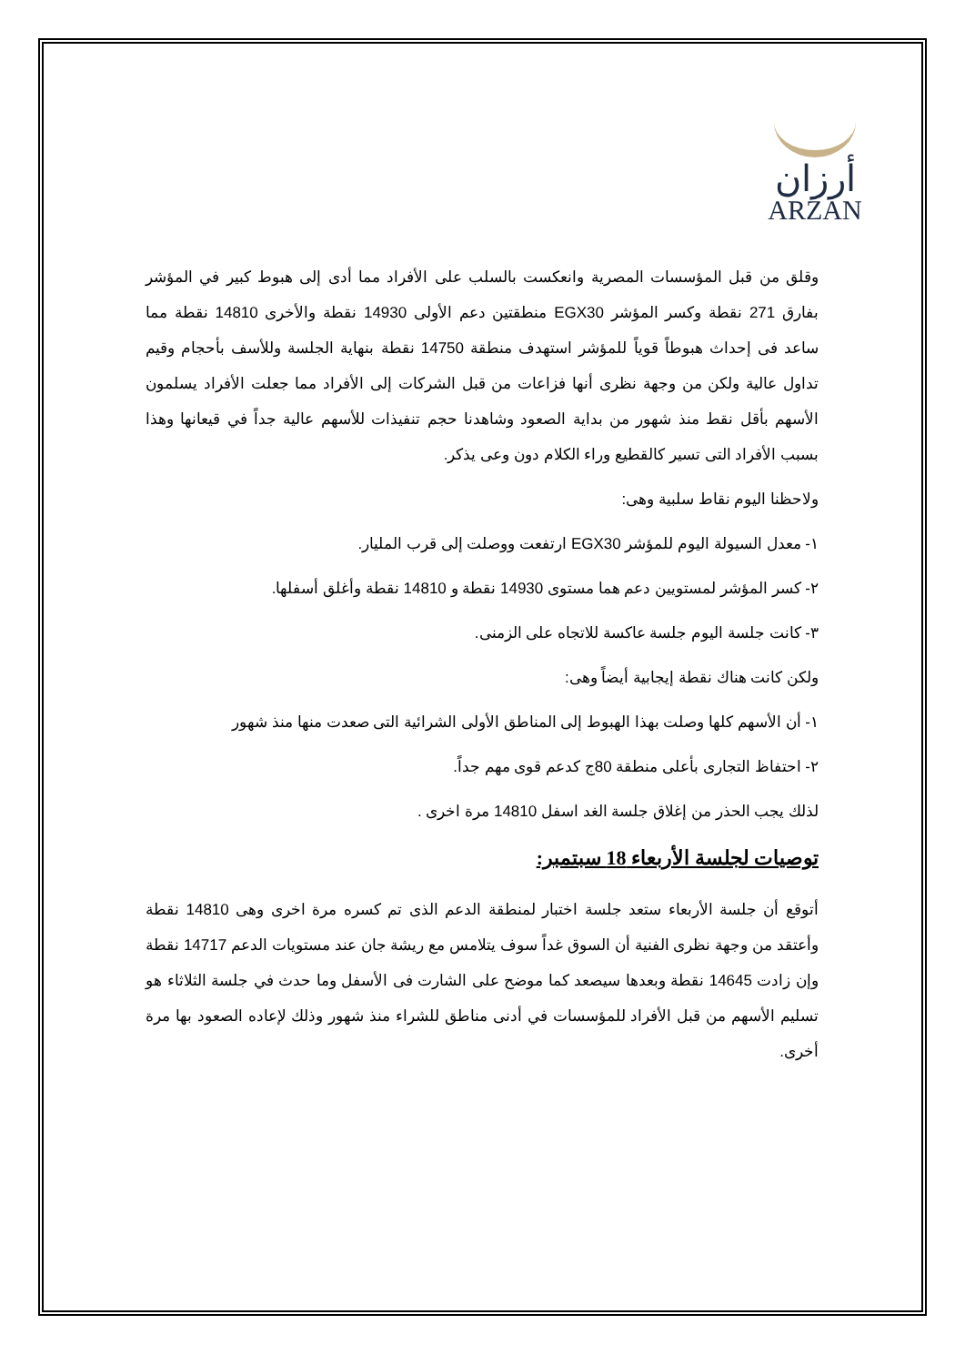أرزان
ARZAN
وقلق من قبل المؤسسات المصرية وانعكست بالسلب على الأفراد مما أدى إلى هبوط كبير في المؤشر بفارق 271 نقطة وكسر المؤشر EGX30 منطقتين دعم الأولى 14930 نقطة والأخرى 14810 نقطة مما ساعد فى إحداث هبوطاً قوياً للمؤشر استهدف منطقة 14750 نقطة بنهاية الجلسة وللأسف بأحجام وقيم تداول عالية ولكن من وجهة نظرى أنها فزاعات من قبل الشركات إلى الأفراد مما جعلت الأفراد يسلمون الأسهم بأقل نقط منذ شهور من بداية الصعود وشاهدنا حجم تنفيذات للأسهم عالية جداً في قيعانها وهذا بسبب الأفراد التى تسير كالقطيع وراء الكلام دون وعى يذكر.
ولاحظنا اليوم نقاط سلبية وهى:
١- معدل السيولة اليوم للمؤشر EGX30 ارتفعت ووصلت إلى قرب المليار.
٢- كسر المؤشر لمستويين دعم هما مستوى 14930 نقطة و 14810 نقطة وأغلق أسفلها.
٣- كانت جلسة اليوم جلسة عاكسة للاتجاه على الزمنى.
ولكن كانت هناك نقطة إيجابية أيضاً وهى:
١- أن الأسهم كلها وصلت بهذا الهبوط إلى المناطق الأولى الشرائية التى صعدت منها منذ شهور
٢- احتفاظ التجارى بأعلى منطقة 80ج كدعم قوى مهم جداً.
لذلك يجب الحذر من إغلاق جلسة الغد اسفل 14810 مرة اخرى .
توصيات لجلسة الأربعاء 18 سبتمبر:
أتوقع أن جلسة الأربعاء ستعد جلسة اختبار لمنطقة الدعم الذى تم كسره مرة اخرى وهى 14810 نقطة وأعتقد من وجهة نظرى الفنية أن السوق غداً سوف يتلامس مع ريشة جان عند مستويات الدعم 14717 نقطة وإن زادت 14645 نقطة وبعدها سيصعد كما موضح على الشارت فى الأسفل وما حدث في جلسة الثلاثاء هو تسليم الأسهم من قبل الأفراد للمؤسسات في أدنى مناطق للشراء منذ شهور وذلك لإعاده الصعود بها مرة أخرى.